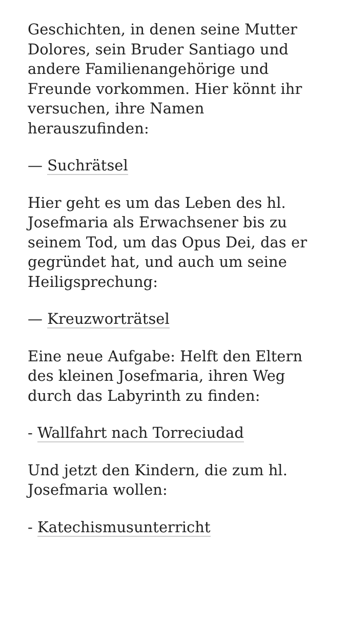Geschichten, in denen seine Mutter Dolores, sein Bruder Santiago und andere Familienangehörige und Freunde vorkommen. Hier könnt ihr versuchen, ihre Namen herauszufinden:
— Suchrätsel
Hier geht es um das Leben des hl. Josefmaria als Erwachsener bis zu seinem Tod, um das Opus Dei, das er gegründet hat, und auch um seine Heiligsprechung:
— Kreuzworträtsel
Eine neue Aufgabe: Helft den Eltern des kleinen Josefmaria, ihren Weg durch das Labyrinth zu finden:
- Wallfahrt nach Torreciudad
Und jetzt den Kindern, die zum hl. Josefmaria wollen:
- Katechismusunterricht